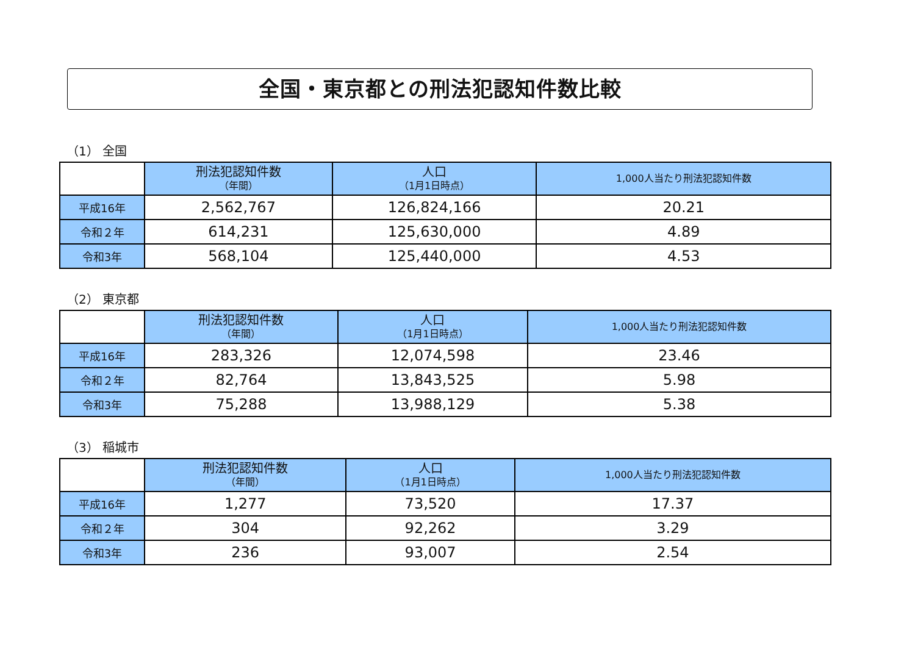全国・東京都との刑法犯認知件数比較
（1） 全国
| | 刑法犯認知件数 （年間） | 人口 （1月1日時点） | 1,000人当たり刑法犯認知件数 |
| --- | --- | --- | --- |
| 平成16年 | 2,562,767 | 126,824,166 | 20.21 |
| 令和２年 | 614,231 | 125,630,000 | 4.89 |
| 令和3年 | 568,104 | 125,440,000 | 4.53 |
（2） 東京都
| | 刑法犯認知件数 （年間） | 人口 （1月1日時点） | 1,000人当たり刑法犯認知件数 |
| --- | --- | --- | --- |
| 平成16年 | 283,326 | 12,074,598 | 23.46 |
| 令和２年 | 82,764 | 13,843,525 | 5.98 |
| 令和3年 | 75,288 | 13,988,129 | 5.38 |
（3） 稲城市
| | 刑法犯認知件数 （年間） | 人口 （1月1日時点） | 1,000人当たり刑法犯認知件数 |
| --- | --- | --- | --- |
| 平成16年 | 1,277 | 73,520 | 17.37 |
| 令和２年 | 304 | 92,262 | 3.29 |
| 令和3年 | 236 | 93,007 | 2.54 |